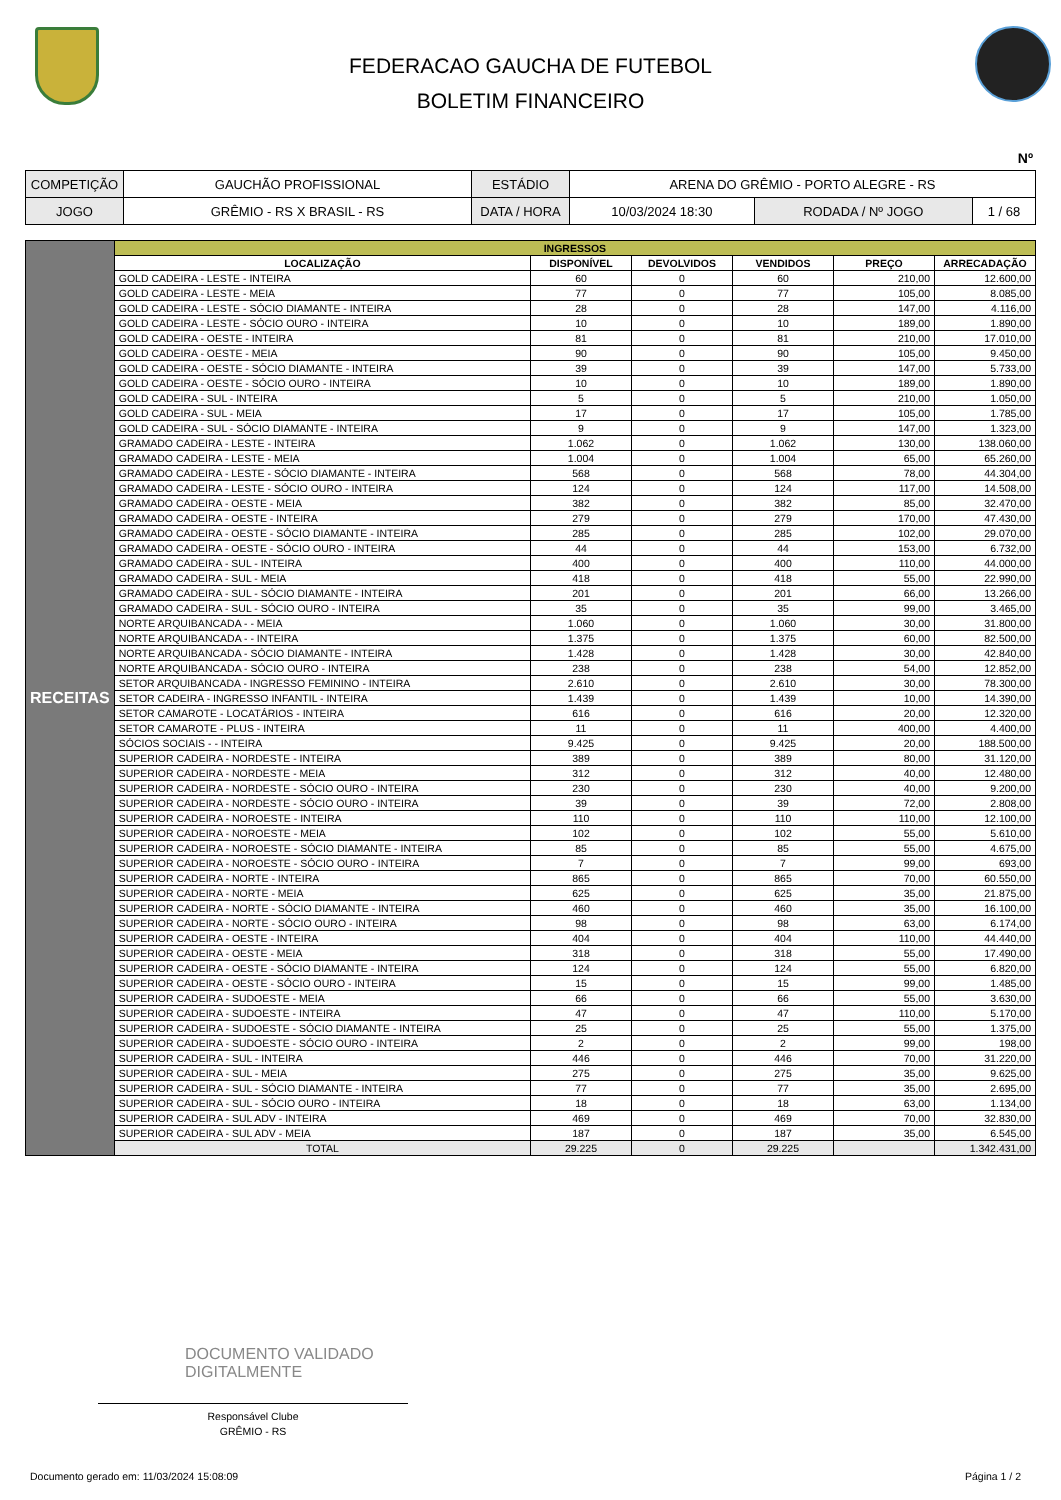FEDERACAO GAUCHA DE FUTEBOL
BOLETIM FINANCEIRO
Nº
| COMPETIÇÃO | GAUCHÃO PROFISSIONAL | ESTÁDIO | ARENA DO GRÊMIO - PORTO ALEGRE - RS | | |
| JOGO | GRÊMIO - RS X BRASIL - RS | DATA / HORA | 10/03/2024 18:30 | RODADA / Nº JOGO | 1 / 68 |
| RECEITAS | INGRESSOS | | | | | |
| | LOCALIZAÇÃO | DISPONÍVEL | DEVOLVIDOS | VENDIDOS | PREÇO | ARRECADAÇÃO |
| | GOLD CADEIRA - LESTE - INTEIRA | 60 | 0 | 60 | 210,00 | 12.600,00 |
| | GOLD CADEIRA - LESTE - MEIA | 77 | 0 | 77 | 105,00 | 8.085,00 |
| | GOLD CADEIRA - LESTE - SÓCIO DIAMANTE - INTEIRA | 28 | 0 | 28 | 147,00 | 4.116,00 |
| | GOLD CADEIRA - LESTE - SÓCIO OURO - INTEIRA | 10 | 0 | 10 | 189,00 | 1.890,00 |
| | GOLD CADEIRA - OESTE - INTEIRA | 81 | 0 | 81 | 210,00 | 17.010,00 |
| | GOLD CADEIRA - OESTE - MEIA | 90 | 0 | 90 | 105,00 | 9.450,00 |
| | GOLD CADEIRA - OESTE - SÓCIO DIAMANTE - INTEIRA | 39 | 0 | 39 | 147,00 | 5.733,00 |
| | GOLD CADEIRA - OESTE - SÓCIO OURO - INTEIRA | 10 | 0 | 10 | 189,00 | 1.890,00 |
| | GOLD CADEIRA - SUL - INTEIRA | 5 | 0 | 5 | 210,00 | 1.050,00 |
| | GOLD CADEIRA - SUL - MEIA | 17 | 0 | 17 | 105,00 | 1.785,00 |
| | GOLD CADEIRA - SUL - SÓCIO DIAMANTE - INTEIRA | 9 | 0 | 9 | 147,00 | 1.323,00 |
| | GRAMADO CADEIRA - LESTE - INTEIRA | 1.062 | 0 | 1.062 | 130,00 | 138.060,00 |
| | GRAMADO CADEIRA - LESTE - MEIA | 1.004 | 0 | 1.004 | 65,00 | 65.260,00 |
| | GRAMADO CADEIRA - LESTE - SÓCIO DIAMANTE - INTEIRA | 568 | 0 | 568 | 78,00 | 44.304,00 |
| | GRAMADO CADEIRA - LESTE - SÓCIO OURO - INTEIRA | 124 | 0 | 124 | 117,00 | 14.508,00 |
| | GRAMADO CADEIRA - OESTE - MEIA | 382 | 0 | 382 | 85,00 | 32.470,00 |
| | GRAMADO CADEIRA - OESTE - INTEIRA | 279 | 0 | 279 | 170,00 | 47.430,00 |
| | GRAMADO CADEIRA - OESTE - SÓCIO DIAMANTE - INTEIRA | 285 | 0 | 285 | 102,00 | 29.070,00 |
| | GRAMADO CADEIRA - OESTE - SÓCIO OURO - INTEIRA | 44 | 0 | 44 | 153,00 | 6.732,00 |
| | GRAMADO CADEIRA - SUL - INTEIRA | 400 | 0 | 400 | 110,00 | 44.000,00 |
| | GRAMADO CADEIRA - SUL - MEIA | 418 | 0 | 418 | 55,00 | 22.990,00 |
| | GRAMADO CADEIRA - SUL - SÓCIO DIAMANTE - INTEIRA | 201 | 0 | 201 | 66,00 | 13.266,00 |
| | GRAMADO CADEIRA - SUL - SÓCIO OURO - INTEIRA | 35 | 0 | 35 | 99,00 | 3.465,00 |
| | NORTE ARQUIBANCADA - - MEIA | 1.060 | 0 | 1.060 | 30,00 | 31.800,00 |
| | NORTE ARQUIBANCADA - - INTEIRA | 1.375 | 0 | 1.375 | 60,00 | 82.500,00 |
| | NORTE ARQUIBANCADA - SÓCIO DIAMANTE - INTEIRA | 1.428 | 0 | 1.428 | 30,00 | 42.840,00 |
| | NORTE ARQUIBANCADA - SÓCIO OURO - INTEIRA | 238 | 0 | 238 | 54,00 | 12.852,00 |
| | SETOR ARQUIBANCADA - INGRESSO FEMININO - INTEIRA | 2.610 | 0 | 2.610 | 30,00 | 78.300,00 |
| | SETOR CADEIRA - INGRESSO INFANTIL - INTEIRA | 1.439 | 0 | 1.439 | 10,00 | 14.390,00 |
| | SETOR CAMAROTE - LOCATÁRIOS - INTEIRA | 616 | 0 | 616 | 20,00 | 12.320,00 |
| | SETOR CAMAROTE - PLUS - INTEIRA | 11 | 0 | 11 | 400,00 | 4.400,00 |
| | SÓCIOS SOCIAIS - - INTEIRA | 9.425 | 0 | 9.425 | 20,00 | 188.500,00 |
| | SUPERIOR CADEIRA - NORDESTE - INTEIRA | 389 | 0 | 389 | 80,00 | 31.120,00 |
| | SUPERIOR CADEIRA - NORDESTE - MEIA | 312 | 0 | 312 | 40,00 | 12.480,00 |
| | SUPERIOR CADEIRA - NORDESTE - SÓCIO OURO - INTEIRA | 230 | 0 | 230 | 40,00 | 9.200,00 |
| | SUPERIOR CADEIRA - NORDESTE - SÓCIO OURO - INTEIRA | 39 | 0 | 39 | 72,00 | 2.808,00 |
| | SUPERIOR CADEIRA - NOROESTE - INTEIRA | 110 | 0 | 110 | 110,00 | 12.100,00 |
| | SUPERIOR CADEIRA - NOROESTE - MEIA | 102 | 0 | 102 | 55,00 | 5.610,00 |
| | SUPERIOR CADEIRA - NOROESTE - SÓCIO DIAMANTE - INTEIRA | 85 | 0 | 85 | 55,00 | 4.675,00 |
| | SUPERIOR CADEIRA - NOROESTE - SÓCIO OURO - INTEIRA | 7 | 0 | 7 | 99,00 | 693,00 |
| | SUPERIOR CADEIRA - NORTE - INTEIRA | 865 | 0 | 865 | 70,00 | 60.550,00 |
| | SUPERIOR CADEIRA - NORTE - MEIA | 625 | 0 | 625 | 35,00 | 21.875,00 |
| | SUPERIOR CADEIRA - NORTE - SÓCIO DIAMANTE - INTEIRA | 460 | 0 | 460 | 35,00 | 16.100,00 |
| | SUPERIOR CADEIRA - NORTE - SÓCIO OURO - INTEIRA | 98 | 0 | 98 | 63,00 | 6.174,00 |
| | SUPERIOR CADEIRA - OESTE - INTEIRA | 404 | 0 | 404 | 110,00 | 44.440,00 |
| | SUPERIOR CADEIRA - OESTE - MEIA | 318 | 0 | 318 | 55,00 | 17.490,00 |
| | SUPERIOR CADEIRA - OESTE - SÓCIO DIAMANTE - INTEIRA | 124 | 0 | 124 | 55,00 | 6.820,00 |
| | SUPERIOR CADEIRA - OESTE - SÓCIO OURO - INTEIRA | 15 | 0 | 15 | 99,00 | 1.485,00 |
| | SUPERIOR CADEIRA - SUDOESTE - MEIA | 66 | 0 | 66 | 55,00 | 3.630,00 |
| | SUPERIOR CADEIRA - SUDOESTE - INTEIRA | 47 | 0 | 47 | 110,00 | 5.170,00 |
| | SUPERIOR CADEIRA - SUDOESTE - SÓCIO DIAMANTE - INTEIRA | 25 | 0 | 25 | 55,00 | 1.375,00 |
| | SUPERIOR CADEIRA - SUDOESTE - SÓCIO OURO - INTEIRA | 2 | 0 | 2 | 99,00 | 198,00 |
| | SUPERIOR CADEIRA - SUL - INTEIRA | 446 | 0 | 446 | 70,00 | 31.220,00 |
| | SUPERIOR CADEIRA - SUL - MEIA | 275 | 0 | 275 | 35,00 | 9.625,00 |
| | SUPERIOR CADEIRA - SUL - SÓCIO DIAMANTE - INTEIRA | 77 | 0 | 77 | 35,00 | 2.695,00 |
| | SUPERIOR CADEIRA - SUL - SÓCIO OURO - INTEIRA | 18 | 0 | 18 | 63,00 | 1.134,00 |
| | SUPERIOR CADEIRA - SUL ADV - INTEIRA | 469 | 0 | 469 | 70,00 | 32.830,00 |
| | SUPERIOR CADEIRA - SUL ADV - MEIA | 187 | 0 | 187 | 35,00 | 6.545,00 |
| | TOTAL | 29.225 | 0 | 29.225 | | 1.342.431,00 |
DOCUMENTO VALIDADO
DIGITALMENTE
Responsável Clube
GRÊMIO - RS
Documento gerado em: 11/03/2024 15:08:09
Página 1 / 2